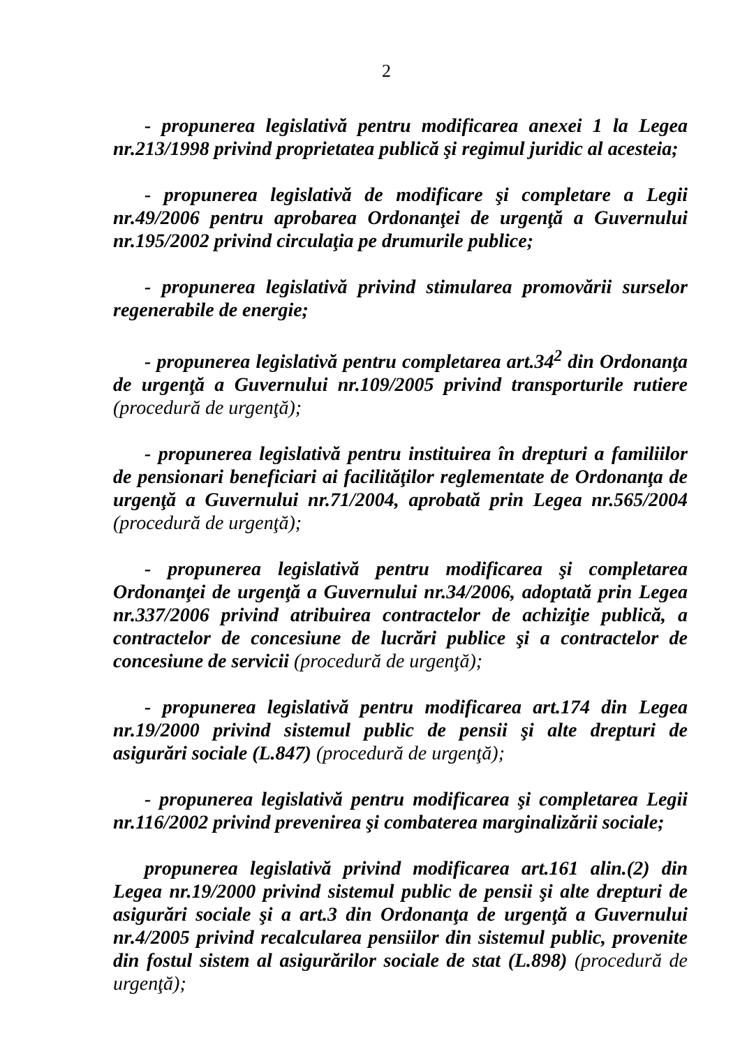2
- propunerea legislativă pentru modificarea anexei 1 la Legea nr.213/1998 privind proprietatea publică şi regimul juridic al acesteia;
- propunerea legislativă de modificare şi completare a Legii nr.49/2006 pentru aprobarea Ordonanţei de urgenţă a Guvernului nr.195/2002 privind circulaţia pe drumurile publice;
- propunerea legislativă privind stimularea promovării surselor regenerabile de energie;
- propunerea legislativă pentru completarea art.34<sup>2</sup> din Ordonanţa de urgenţă a Guvernului nr.109/2005 privind transporturile rutiere (procedură de urgenţă);
- propunerea legislativă pentru instituirea în drepturi a familiilor de pensionari beneficiari ai facilităţilor reglementate de Ordonanţa de urgenţă a Guvernului nr.71/2004, aprobată prin Legea nr.565/2004 (procedură de urgenţă);
- propunerea legislativă pentru modificarea şi completarea Ordonanţei de urgenţă a Guvernului nr.34/2006, adoptată prin Legea nr.337/2006 privind atribuirea contractelor de achiziţie publică, a contractelor de concesiune de lucrări publice şi a contractelor de concesiune de servicii (procedură de urgenţă);
- propunerea legislativă pentru modificarea art.174 din Legea nr.19/2000 privind sistemul public de pensii şi alte drepturi de asigurări sociale (L.847) (procedură de urgenţă);
- propunerea legislativă pentru modificarea şi completarea Legii nr.116/2002 privind prevenirea şi combaterea marginalizării sociale;
propunerea legislativă privind modificarea art.161 alin.(2) din Legea nr.19/2000 privind sistemul public de pensii şi alte drepturi de asigurări sociale şi a art.3 din Ordonanţa de urgenţă a Guvernului nr.4/2005 privind recalcularea pensiilor din sistemul public, provenite din fostul sistem al asigurărilor sociale de stat (L.898) (procedură de urgenţă);